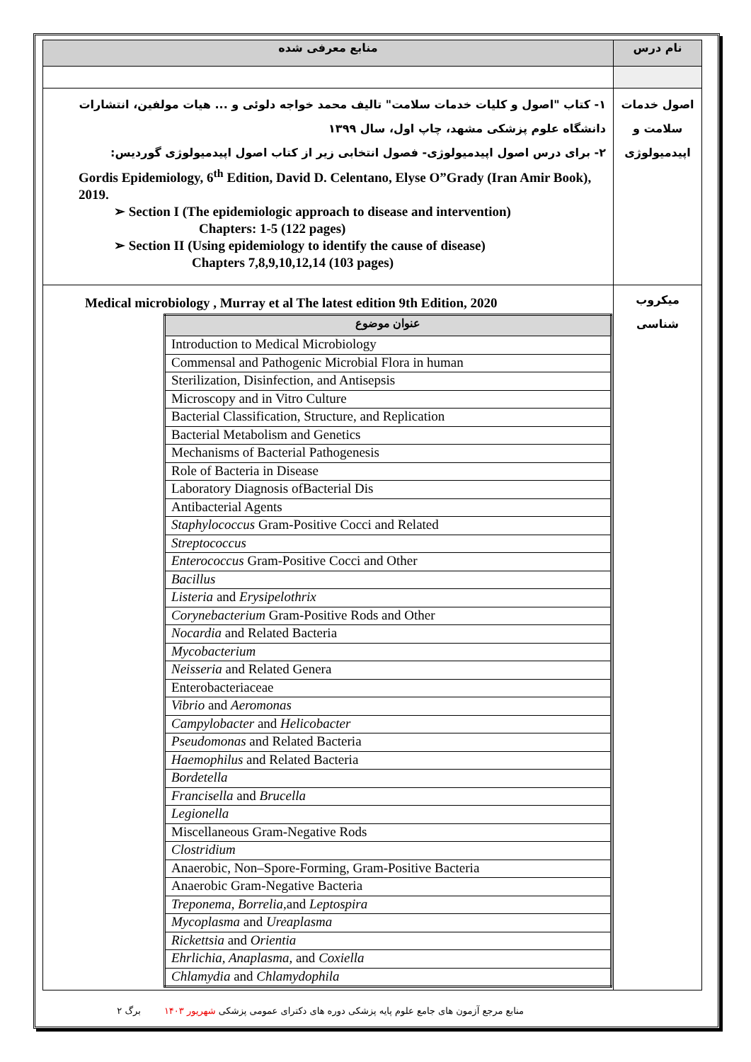| نام درس | منابع معرفی شده |
| --- | --- |
| اصول خدمات سلامت و اپیدمیولوژی | ۱- کتاب "اصول و کلیات خدمات سلامت" تالیف محمد خواجه دلوئی و ... هیات مولفین، انتشارات دانشگاه علوم پزشکی مشهد، چاپ اول، سال ۱۳۹۹ ۲- برای درس اصول اپیدمیولوژی- فصول انتخابی زیر از کتاب اصول اپیدمیولوژی گوردیس: Gordis Epidemiology, 6<sup>th</sup> Edition, David D. Celentano, Elyse O”Grady (Iran Amir Book), 2019. ➢ Section I (The epidemiologic approach to disease and intervention) Chapters: 1-5 (122 pages) ➢ Section II (Using epidemiology to identify the cause of disease) Chapters 7,8,9,10,12,14 (103 pages) |
| میکروب شناسی | Medical microbiology , Murray et al The latest edition 9th Edition, 2020 / عنوان موضوع / / --- / / Introduction to Medical Microbiology / / Commensal and Pathogenic Microbial Flora in human / / Sterilization, Disinfection, and Antisepsis / / Microscopy and in Vitro Culture / / Bacterial Classification, Structure, and Replication / / Bacterial Metabolism and Genetics / / Mechanisms of Bacterial Pathogenesis / / Role of Bacteria in Disease / / Laboratory Diagnosis ofBacterial Dis / / Antibacterial Agents / / Staphylococcus Gram-Positive Cocci and Related / / Streptococcus / / Enterococcus Gram-Positive Cocci and Other / / Bacillus / / Listeria and Erysipelothrix / / Corynebacterium Gram-Positive Rods and Other / / Nocardia and Related Bacteria / / Mycobacterium / / Neisseria and Related Genera / / Enterobacteriaceae / / Vibrio and Aeromonas / / Campylobacter and Helicobacter / / Pseudomonas and Related Bacteria / / Haemophilus and Related Bacteria / / Bordetella / / Francisella and Brucella / / Legionella / / Miscellaneous Gram-Negative Rods / / Clostridium / / Anaerobic, Non–Spore-Forming, Gram-Positive Bacteria / / Anaerobic Gram-Negative Bacteria / / Treponema, Borrelia, and Leptospira / / Mycoplasma and Ureaplasma / / Rickettsia and Orientia / / Ehrlichia, Anaplasma, and Coxiella / / Chlamydia and Chlamydophila / |
منابع مرجع آزمون های جامع علوم پایه پزشکی دوره های دکترای عمومی پزشکی شهریور ۱۴۰۳ برگ ۲